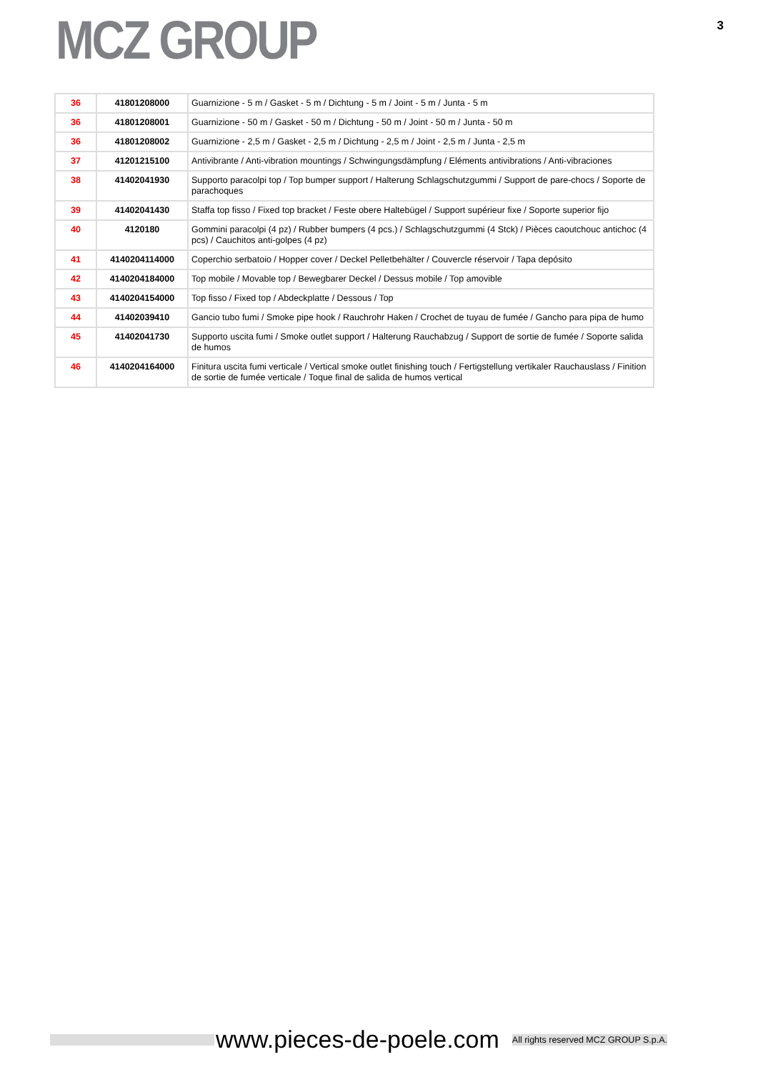MCZ GROUP
3
| 36 | 41801208000 | Guarnizione - 5 m / Gasket - 5 m / Dichtung - 5 m / Joint - 5 m / Junta - 5 m |
| 36 | 41801208001 | Guarnizione - 50 m / Gasket - 50 m / Dichtung - 50 m / Joint - 50 m / Junta - 50 m |
| 36 | 41801208002 | Guarnizione - 2,5 m / Gasket - 2,5 m / Dichtung - 2,5 m / Joint - 2,5 m / Junta - 2,5 m |
| 37 | 41201215100 | Antivibrante / Anti-vibration mountings / Schwingungsdämpfung / Eléments antivibrations / Anti-vibraciones |
| 38 | 41402041930 | Supporto paracolpi top / Top bumper support / Halterung Schlagschutzgummi / Support de pare-chocs / Soporte de parachoques |
| 39 | 41402041430 | Staffa top fisso / Fixed top bracket / Feste obere Haltebügel / Support supérieur fixe / Soporte superior fijo |
| 40 | 4120180 | Gommini paracolpi (4 pz) / Rubber bumpers (4 pcs.) / Schlagschutzgummi (4 Stck) / Pièces caoutchouc antichoc (4 pcs) / Cauchitos anti-golpes (4 pz) |
| 41 | 4140204114000 | Coperchio serbatoio / Hopper cover / Deckel Pelletbehälter / Couvercle réservoir / Tapa depósito |
| 42 | 4140204184000 | Top mobile / Movable top / Bewegbarer Deckel / Dessus mobile / Top amovible |
| 43 | 4140204154000 | Top fisso / Fixed top / Abdeckplatte / Dessous / Top |
| 44 | 41402039410 | Gancio tubo fumi / Smoke pipe hook / Rauchrohr Haken / Crochet de tuyau de fumée / Gancho para pipa de humo |
| 45 | 41402041730 | Supporto uscita fumi / Smoke outlet support / Halterung Rauchabzug / Support de sortie de fumée / Soporte salida de humos |
| 46 | 4140204164000 | Finitura uscita fumi verticale / Vertical smoke outlet finishing touch / Fertigstellung vertikaler Rauchauslass / Finition de sortie de fumée verticale / Toque final de salida de humos vertical |
www.pieces-de-poele.com
All rights reserved MCZ GROUP S.p.A.